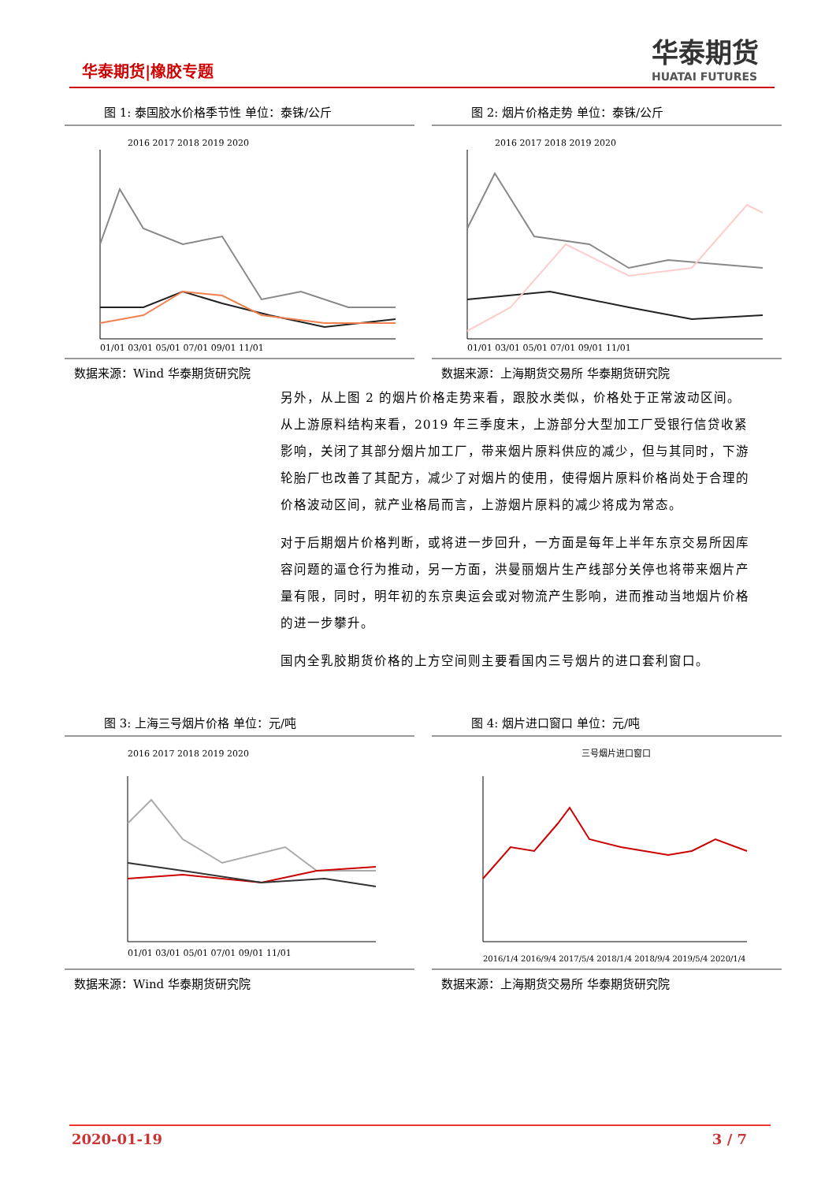华泰期货|橡胶专题
华泰期货
HUATAI FUTURES
图 1: 泰国胶水价格季节性 单位：泰铢/公斤
2016 2017 2018 2019 2020
01/01 03/01 05/01 07/01 09/01 11/01
数据来源：Wind 华泰期货研究院
图 2: 烟片价格走势 单位：泰铢/公斤
2016 2017 2018 2019 2020
01/01 03/01 05/01 07/01 09/01 11/01
数据来源：上海期货交易所 华泰期货研究院
另外，从上图 2 的烟片价格走势来看，跟胶水类似，价格处于正常波动区间。从上游原料结构来看，2019 年三季度末，上游部分大型加工厂受银行信贷收紧影响，关闭了其部分烟片加工厂，带来烟片原料供应的减少，但与其同时，下游轮胎厂也改善了其配方，减少了对烟片的使用，使得烟片原料价格尚处于合理的价格波动区间，就产业格局而言，上游烟片原料的减少将成为常态。
对于后期烟片价格判断，或将进一步回升，一方面是每年上半年东京交易所因库容问题的逼仓行为推动，另一方面，洪曼丽烟片生产线部分关停也将带来烟片产量有限，同时，明年初的东京奥运会或对物流产生影响，进而推动当地烟片价格的进一步攀升。
国内全乳胶期货价格的上方空间则主要看国内三号烟片的进口套利窗口。
图 3: 上海三号烟片价格 单位：元/吨
2016 2017 2018 2019 2020
01/01 03/01 05/01 07/01 09/01 11/01
数据来源：Wind 华泰期货研究院
图 4: 烟片进口窗口 单位：元/吨
三号烟片进口窗口
2016/1/4 2016/9/4 2017/5/4 2018/1/4 2018/9/4 2019/5/4 2020/1/4
数据来源：上海期货交易所 华泰期货研究院
2020-01-19 3 / 7